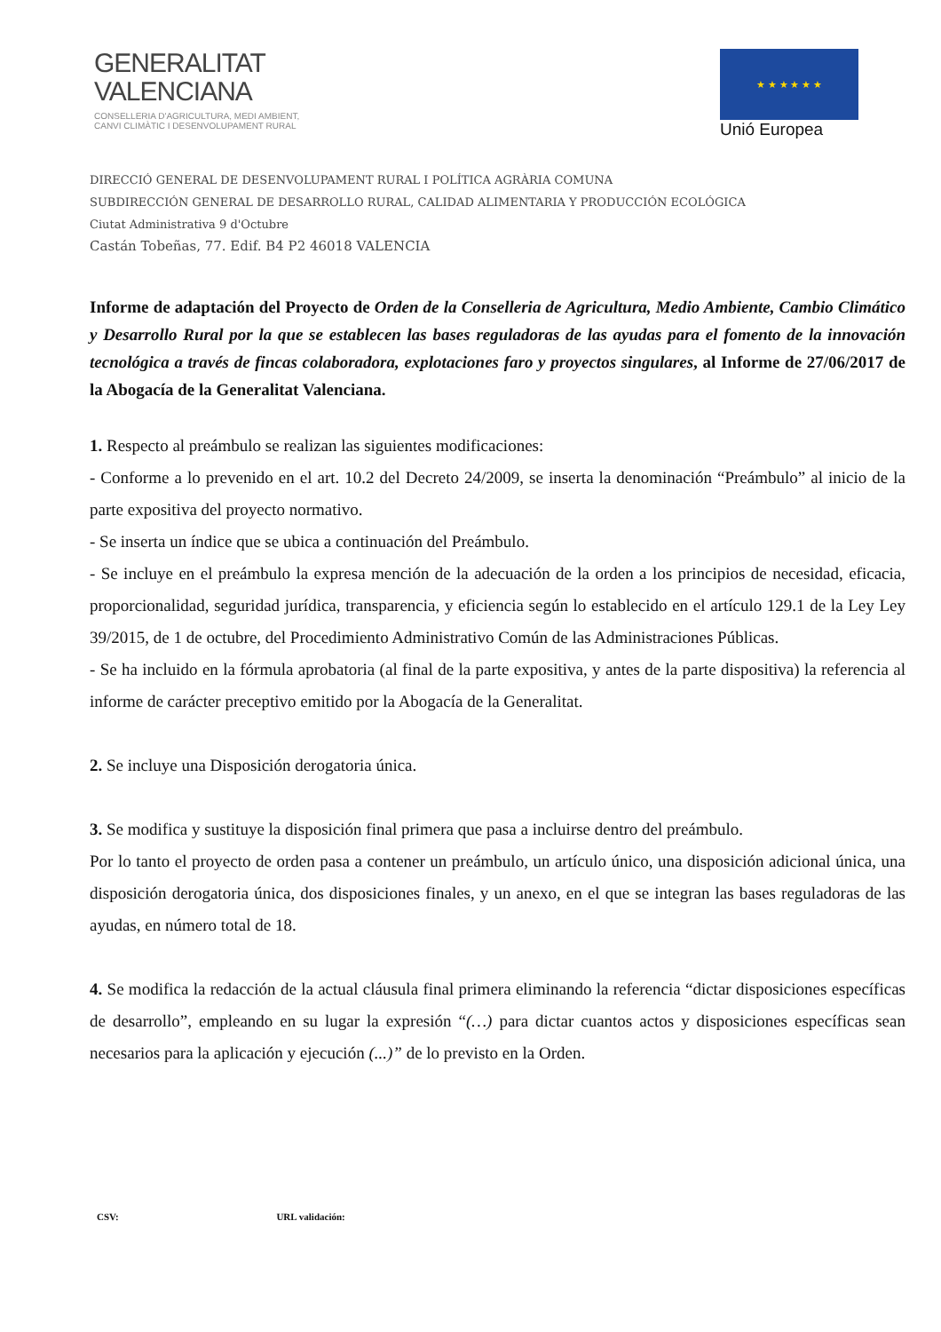GENERALITAT
VALENCIANA
CONSELLERIA D'AGRICULTURA, MEDI AMBIENT,
CANVI CLIMÀTIC I DESENVOLUPAMENT RURAL
★ ★ ★ ★ ★ ★
Unió Europea
DIRECCIÓ GENERAL DE DESENVOLUPAMENT RURAL I POLÍTICA AGRÀRIA COMUNA
SUBDIRECCIÓN GENERAL DE DESARROLLO RURAL, CALIDAD ALIMENTARIA Y PRODUCCIÓN ECOLÓGICA
Ciutat Administrativa 9 d'Octubre
Castán Tobeñas, 77. Edif. B4 P2 46018 VALENCIA
Informe de adaptación del Proyecto de Orden de la Conselleria de Agricultura, Medio Ambiente, Cambio Climático y Desarrollo Rural por la que se establecen las bases reguladoras de las ayudas para el fomento de la innovación tecnológica a través de fincas colaboradora, explotaciones faro y proyectos singulares, al Informe de 27/06/2017 de la Abogacía de la Generalitat Valenciana.
1. Respecto al preámbulo se realizan las siguientes modificaciones:
- Conforme a lo prevenido en el art. 10.2 del Decreto 24/2009, se inserta la denominación “Preámbulo” al inicio de la parte expositiva del proyecto normativo.
- Se inserta un índice que se ubica a continuación del Preámbulo.
- Se incluye en el preámbulo la expresa mención de la adecuación de la orden a los principios de necesidad, eficacia, proporcionalidad, seguridad jurídica, transparencia, y eficiencia según lo establecido en el artículo 129.1 de la Ley Ley 39/2015, de 1 de octubre, del Procedimiento Administrativo Común de las Administraciones Públicas.
- Se ha incluido en la fórmula aprobatoria (al final de la parte expositiva, y antes de la parte dispositiva) la referencia al informe de carácter preceptivo emitido por la Abogacía de la Generalitat.
2. Se incluye una Disposición derogatoria única.
3. Se modifica y sustituye la disposición final primera que pasa a incluirse dentro del preámbulo.
Por lo tanto el proyecto de orden pasa a contener un preámbulo, un artículo único, una disposición adicional única, una disposición derogatoria única, dos disposiciones finales, y un anexo, en el que se integran las bases reguladoras de las ayudas, en número total de 18.
4. Se modifica la redacción de la actual cláusula final primera eliminando la referencia “dictar disposiciones específicas de desarrollo”, empleando en su lugar la expresión “(…) para dictar cuantos actos y disposiciones específicas sean necesarios para la aplicación y ejecución (...)” de lo previsto en la Orden.
CSV: URL validación: